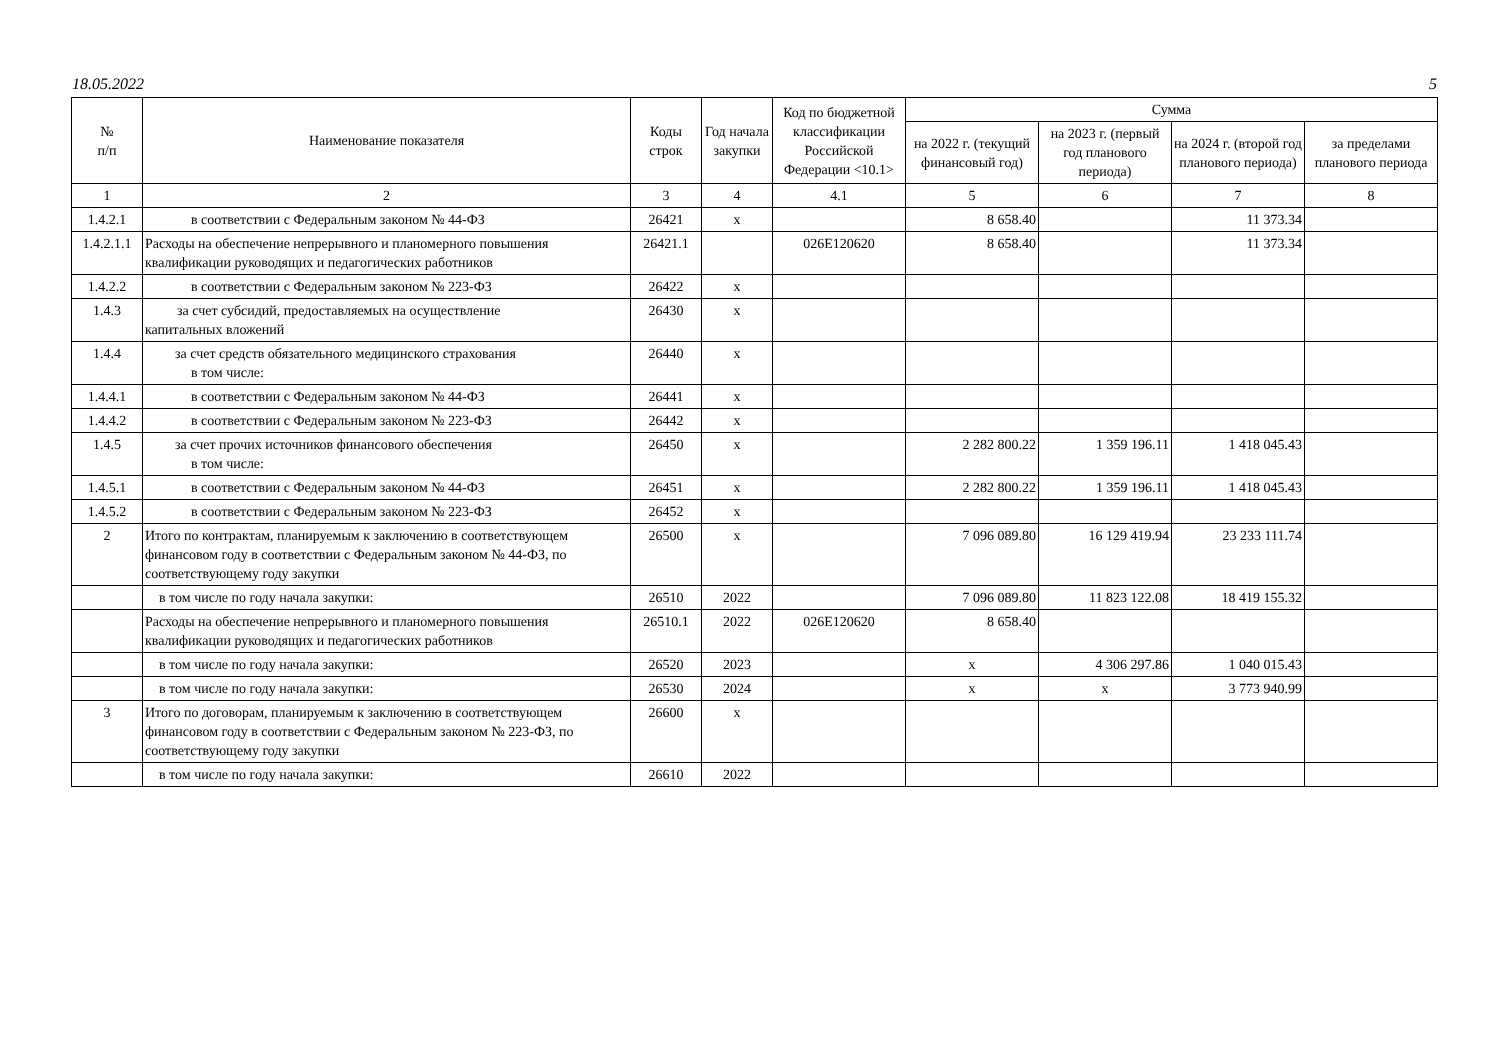18.05.2022 5
| № п/п | Наименование показателя | Коды строк | Год начала закупки | Код по бюджетной классификации Российской Федерации <10.1> | Сумма | | | |
| --- | --- | --- | --- | --- | --- | --- | --- | --- |
| | | | | | на 2022 г. (текущий финансовый год) | на 2023 г. (первый год планового периода) | на 2024 г. (второй год планового периода) | за пределами планового периода |
| 1 | 2 | 3 | 4 | 4.1 | 5 | 6 | 7 | 8 |
| 1.4.2.1 | в соответствии с Федеральным законом № 44-ФЗ | 26421 | x | | 8 658.40 | | 11 373.34 | |
| 1.4.2.1.1 | Расходы на обеспечение непрерывного и планомерного повышения квалификации руководящих и педагогических работников | 26421.1 | | 026E120620 | 8 658.40 | | 11 373.34 | |
| 1.4.2.2 | в соответствии с Федеральным законом № 223-ФЗ | 26422 | x | | | | | |
| 1.4.3 | за счет субсидий, предоставляемых на осуществление капитальных вложений | 26430 | x | | | | | |
| 1.4.4 | за счет средств обязательного медицинского страхования в том числе: | 26440 | x | | | | | |
| 1.4.4.1 | в соответствии с Федеральным законом № 44-ФЗ | 26441 | x | | | | | |
| 1.4.4.2 | в соответствии с Федеральным законом № 223-ФЗ | 26442 | x | | | | | |
| 1.4.5 | за счет прочих источников финансового обеспечения в том числе: | 26450 | x | | 2 282 800.22 | 1 359 196.11 | 1 418 045.43 | |
| 1.4.5.1 | в соответствии с Федеральным законом № 44-ФЗ | 26451 | x | | 2 282 800.22 | 1 359 196.11 | 1 418 045.43 | |
| 1.4.5.2 | в соответствии с Федеральным законом № 223-ФЗ | 26452 | x | | | | | |
| 2 | Итого по контрактам, планируемым к заключению в соответствующем финансовом году в соответствии с Федеральным законом № 44-ФЗ, по соответствующему году закупки | 26500 | x | | 7 096 089.80 | 16 129 419.94 | 23 233 111.74 | |
| | в том числе по году начала закупки: | 26510 | 2022 | | 7 096 089.80 | 11 823 122.08 | 18 419 155.32 | |
| | Расходы на обеспечение непрерывного и планомерного повышения квалификации руководящих и педагогических работников | 26510.1 | 2022 | 026E120620 | 8 658.40 | | | |
| | в том числе по году начала закупки: | 26520 | 2023 | | x | 4 306 297.86 | 1 040 015.43 | |
| | в том числе по году начала закупки: | 26530 | 2024 | | x | x | 3 773 940.99 | |
| 3 | Итого по договорам, планируемым к заключению в соответствующем финансовом году в соответствии с Федеральным законом № 223-ФЗ, по соответствующему году закупки | 26600 | x | | | | | |
| | в том числе по году начала закупки: | 26610 | 2022 | | | | | |